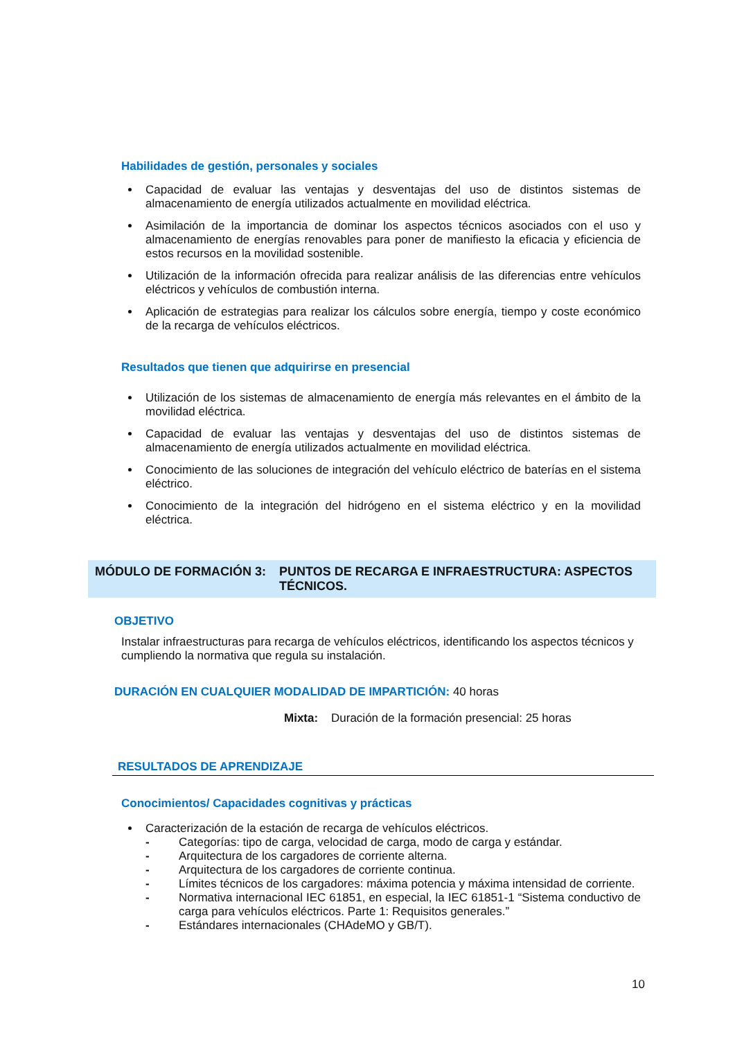Habilidades de gestión, personales y sociales
Capacidad de evaluar las ventajas y desventajas del uso de distintos sistemas de almacenamiento de energía utilizados actualmente en movilidad eléctrica.
Asimilación de la importancia de dominar los aspectos técnicos asociados con el uso y almacenamiento de energías renovables para poner de manifiesto la eficacia y eficiencia de estos recursos en la movilidad sostenible.
Utilización de la información ofrecida para realizar análisis de las diferencias entre vehículos eléctricos y vehículos de combustión interna.
Aplicación de estrategias para realizar los cálculos sobre energía, tiempo y coste económico de la recarga de vehículos eléctricos.
Resultados que tienen que adquirirse en presencial
Utilización de los sistemas de almacenamiento de energía más relevantes en el ámbito de la movilidad eléctrica.
Capacidad de evaluar las ventajas y desventajas del uso de distintos sistemas de almacenamiento de energía utilizados actualmente en movilidad eléctrica.
Conocimiento de las soluciones de integración del vehículo eléctrico de baterías en el sistema eléctrico.
Conocimiento de la integración del hidrógeno en el sistema eléctrico y en la movilidad eléctrica.
MÓDULO DE FORMACIÓN 3: PUNTOS DE RECARGA E INFRAESTRUCTURA: ASPECTOS TÉCNICOS.
OBJETIVO
Instalar infraestructuras para recarga de vehículos eléctricos, identificando los aspectos técnicos y cumpliendo la normativa que regula su instalación.
DURACIÓN EN CUALQUIER MODALIDAD DE IMPARTICIÓN: 40 horas
Mixta: Duración de la formación presencial: 25 horas
RESULTADOS DE APRENDIZAJE
Conocimientos/ Capacidades cognitivas y prácticas
Caracterización de la estación de recarga de vehículos eléctricos.
- Categorías: tipo de carga, velocidad de carga, modo de carga y estándar.
- Arquitectura de los cargadores de corriente alterna.
- Arquitectura de los cargadores de corriente continua.
- Límites técnicos de los cargadores: máxima potencia y máxima intensidad de corriente.
- Normativa internacional IEC 61851, en especial, la IEC 61851-1 “Sistema conductivo de carga para vehículos eléctricos. Parte 1: Requisitos generales.”
- Estándares internacionales (CHAdeMO y GB/T).
10